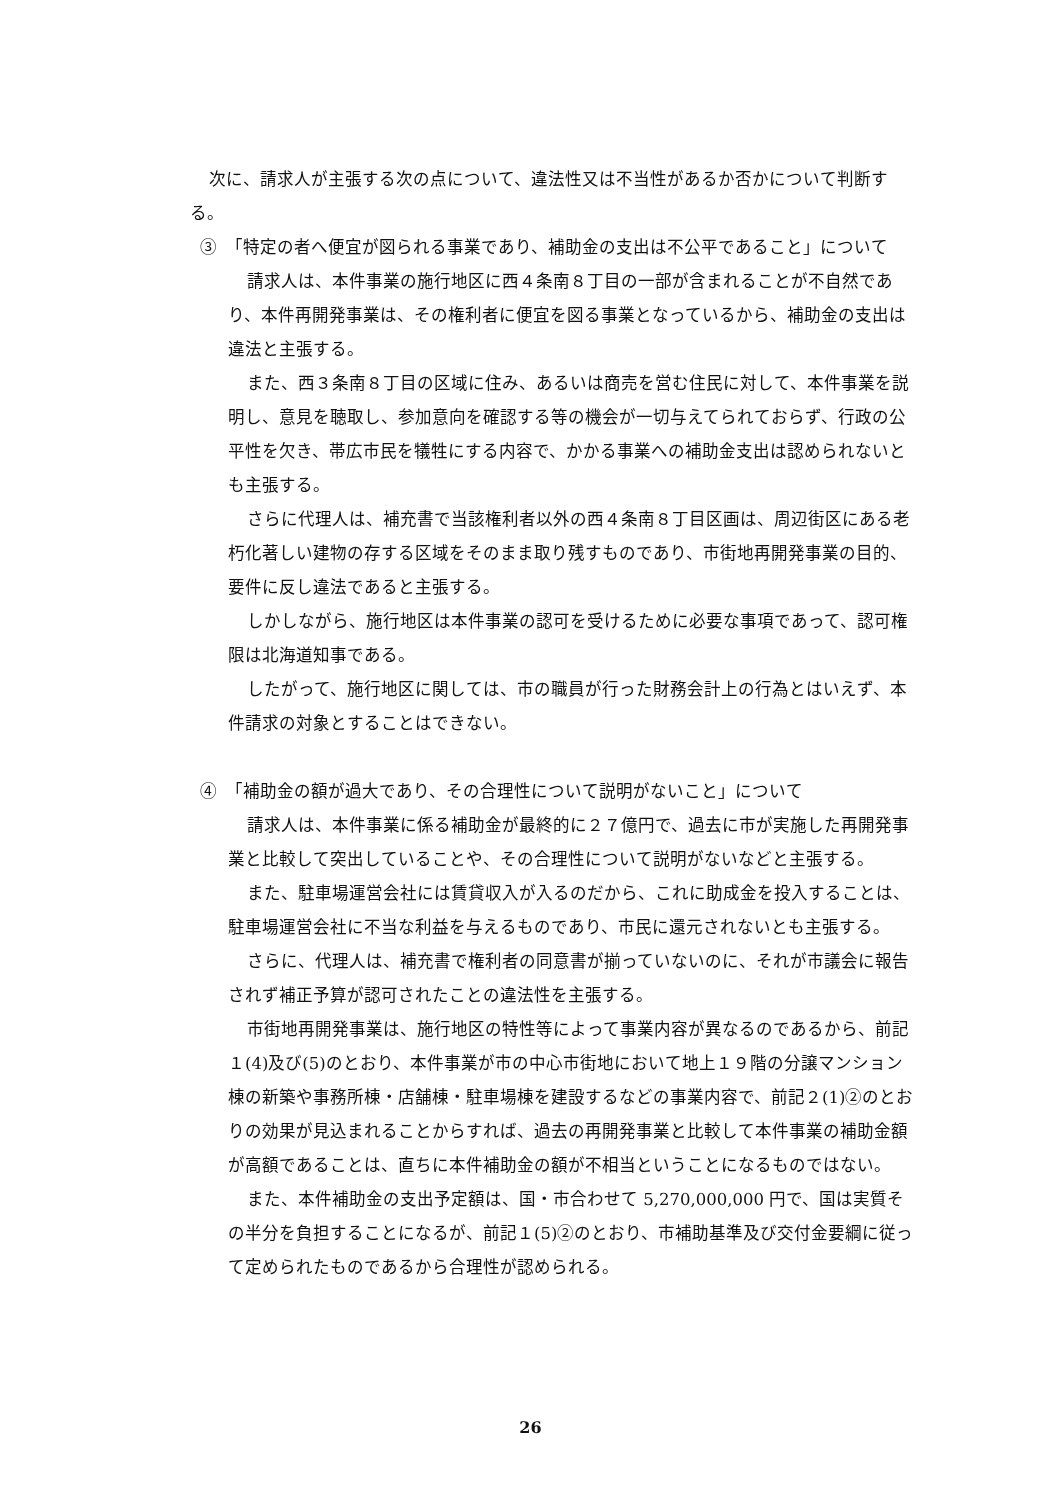次に、請求人が主張する次の点について、違法性又は不当性があるか否かについて判断する。
③　「特定の者へ便宜が図られる事業であり、補助金の支出は不公平であること」について
請求人は、本件事業の施行地区に西４条南８丁目の一部が含まれることが不自然であり、本件再開発事業は、その権利者に便宜を図る事業となっているから、補助金の支出は違法と主張する。
また、西３条南８丁目の区域に住み、あるいは商売を営む住民に対して、本件事業を説明し、意見を聴取し、参加意向を確認する等の機会が一切与えてられておらず、行政の公平性を欠き、帯広市民を犠牲にする内容で、かかる事業への補助金支出は認められないとも主張する。
さらに代理人は、補充書で当該権利者以外の西４条南８丁目区画は、周辺街区にある老朽化著しい建物の存する区域をそのまま取り残すものであり、市街地再開発事業の目的、要件に反し違法であると主張する。
しかしながら、施行地区は本件事業の認可を受けるために必要な事項であって、認可権限は北海道知事である。
したがって、施行地区に関しては、市の職員が行った財務会計上の行為とはいえず、本件請求の対象とすることはできない。
④　「補助金の額が過大であり、その合理性について説明がないこと」について
請求人は、本件事業に係る補助金が最終的に２７億円で、過去に市が実施した再開発事業と比較して突出していることや、その合理性について説明がないなどと主張する。
また、駐車場運営会社には賃貸収入が入るのだから、これに助成金を投入することは、駐車場運営会社に不当な利益を与えるものであり、市民に還元されないとも主張する。
さらに、代理人は、補充書で権利者の同意書が揃っていないのに、それが市議会に報告されず補正予算が認可されたことの違法性を主張する。
市街地再開発事業は、施行地区の特性等によって事業内容が異なるのであるから、前記１(4)及び(5)のとおり、本件事業が市の中心市街地において地上１９階の分譲マンション棟の新築や事務所棟・店舗棟・駐車場棟を建設するなどの事業内容で、前記２(1)②のとおりの効果が見込まれることからすれば、過去の再開発事業と比較して本件事業の補助金額が高額であることは、直ちに本件補助金の額が不相当ということになるものではない。
また、本件補助金の支出予定額は、国・市合わせて 5,270,000,000 円で、国は実質その半分を負担することになるが、前記１(5)②のとおり、市補助基準及び交付金要綱に従って定められたものであるから合理性が認められる。
26